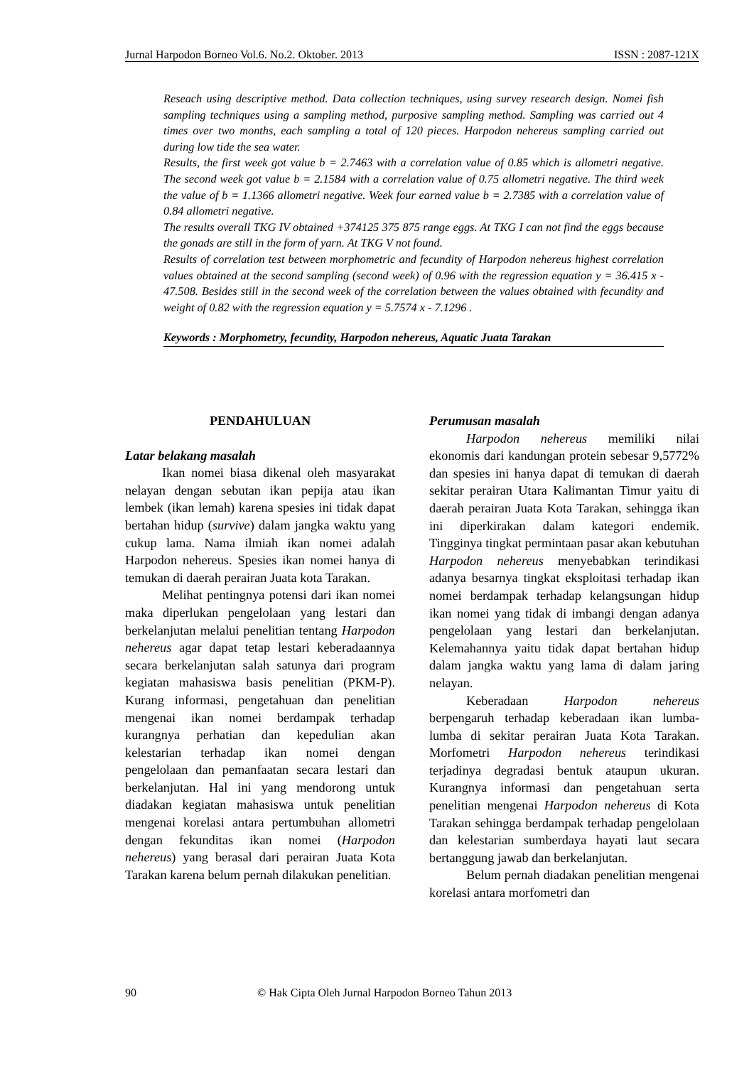Jurnal Harpodon Borneo Vol.6. No.2. Oktober. 2013 ISSN : 2087-121X
Reseach using descriptive method. Data collection techniques, using survey research design. Nomei fish sampling techniques using a sampling method, purposive sampling method. Sampling was carried out 4 times over two months, each sampling a total of 120 pieces. Harpodon nehereus sampling carried out during low tide the sea water.
Results, the first week got value b = 2.7463 with a correlation value of 0.85 which is allometri negative. The second week got value b = 2.1584 with a correlation value of 0.75 allometri negative. The third week the value of b = 1.1366 allometri negative. Week four earned value b = 2.7385 with a correlation value of 0.84 allometri negative.
The results overall TKG IV obtained +374125 375 875 range eggs. At TKG I can not find the eggs because the gonads are still in the form of yarn. At TKG V not found.
Results of correlation test between morphometric and fecundity of Harpodon nehereus highest correlation values obtained at the second sampling (second week) of 0.96 with the regression equation y = 36.415 x - 47.508. Besides still in the second week of the correlation between the values obtained with fecundity and weight of 0.82 with the regression equation y = 5.7574 x - 7.1296 .
Keywords : Morphometry, fecundity, Harpodon nehereus, Aquatic Juata Tarakan
PENDAHULUAN
Latar belakang masalah
Ikan nomei biasa dikenal oleh masyarakat nelayan dengan sebutan ikan pepija atau ikan lembek (ikan lemah) karena spesies ini tidak dapat bertahan hidup (survive) dalam jangka waktu yang cukup lama. Nama ilmiah ikan nomei adalah Harpodon nehereus. Spesies ikan nomei hanya di temukan di daerah perairan Juata kota Tarakan.
Melihat pentingnya potensi dari ikan nomei maka diperlukan pengelolaan yang lestari dan berkelanjutan melalui penelitian tentang Harpodon nehereus agar dapat tetap lestari keberadaannya secara berkelanjutan salah satunya dari program kegiatan mahasiswa basis penelitian (PKM-P). Kurang informasi, pengetahuan dan penelitian mengenai ikan nomei berdampak terhadap kurangnya perhatian dan kepedulian akan kelestarian terhadap ikan nomei dengan pengelolaan dan pemanfaatan secara lestari dan berkelanjutan. Hal ini yang mendorong untuk diadakan kegiatan mahasiswa untuk penelitian mengenai korelasi antara pertumbuhan allometri dengan fekunditas ikan nomei (Harpodon nehereus) yang berasal dari perairan Juata Kota Tarakan karena belum pernah dilakukan penelitian.
Perumusan masalah
Harpodon nehereus memiliki nilai ekonomis dari kandungan protein sebesar 9,5772% dan spesies ini hanya dapat di temukan di daerah sekitar perairan Utara Kalimantan Timur yaitu di daerah perairan Juata Kota Tarakan, sehingga ikan ini diperkirakan dalam kategori endemik. Tingginya tingkat permintaan pasar akan kebutuhan Harpodon nehereus menyebabkan terindikasi adanya besarnya tingkat eksploitasi terhadap ikan nomei berdampak terhadap kelangsungan hidup ikan nomei yang tidak di imbangi dengan adanya pengelolaan yang lestari dan berkelanjutan. Kelemahannya yaitu tidak dapat bertahan hidup dalam jangka waktu yang lama di dalam jaring nelayan.
Keberadaan Harpodon nehereus berpengaruh terhadap keberadaan ikan lumba-lumba di sekitar perairan Juata Kota Tarakan. Morfometri Harpodon nehereus terindikasi terjadinya degradasi bentuk ataupun ukuran. Kurangnya informasi dan pengetahuan serta penelitian mengenai Harpodon nehereus di Kota Tarakan sehingga berdampak terhadap pengelolaan dan kelestarian sumberdaya hayati laut secara bertanggung jawab dan berkelanjutan.
Belum pernah diadakan penelitian mengenai korelasi antara morfometri dan
90 © Hak Cipta Oleh Jurnal Harpodon Borneo Tahun 2013